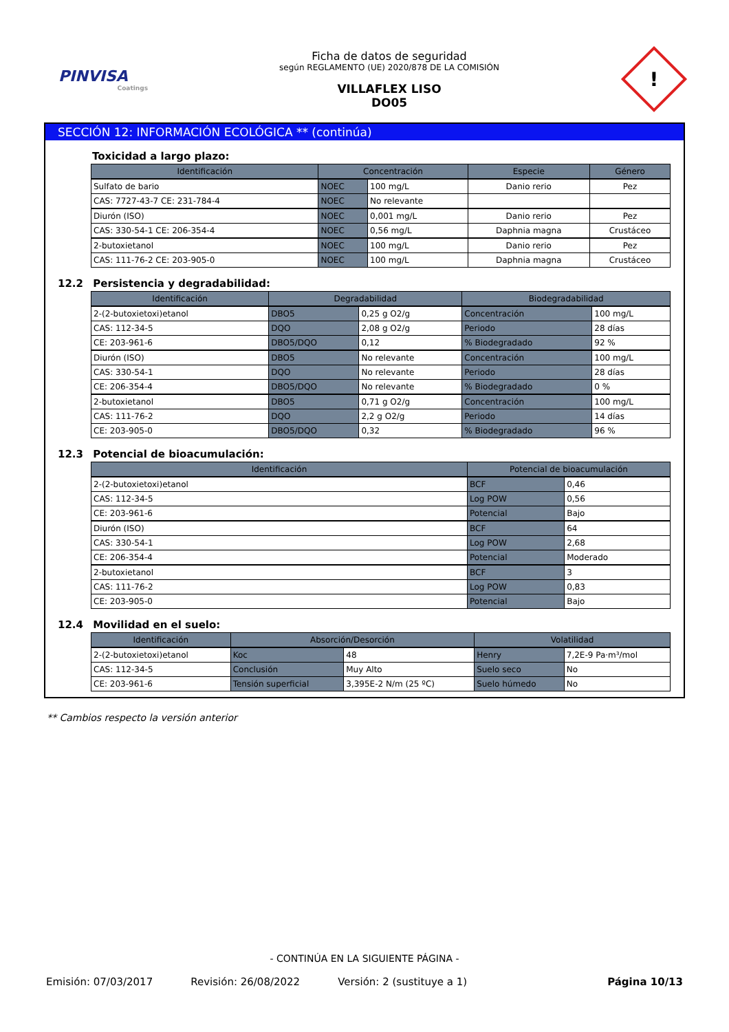PINVISA
Coatings
Ficha de datos de seguridad
según REGLAMENTO (UE) 2020/878 DE LA COMISIÓN
VILLAFLEX LISO
DO05
!
SECCIÓN 12: INFORMACIÓN ECOLÓGICA ** (continúa)
Toxicidad a largo plazo:
| Identificación | Concentración | | Especie | Género |
| --- | --- | --- | --- | --- |
| Sulfato de bario | NOEC | 100 mg/L | Danio rerio | Pez |
| CAS: 7727-43-7 CE: 231-784-4 | NOEC | No relevante | | |
| Diurón (ISO) | NOEC | 0,001 mg/L | Danio rerio | Pez |
| CAS: 330-54-1 CE: 206-354-4 | NOEC | 0,56 mg/L | Daphnia magna | Crustáceo |
| 2-butoxietanol | NOEC | 100 mg/L | Danio rerio | Pez |
| CAS: 111-76-2 CE: 203-905-0 | NOEC | 100 mg/L | Daphnia magna | Crustáceo |
12.2 Persistencia y degradabilidad:
| Identificación | Degradabilidad | | Biodegradabilidad | |
| --- | --- | --- | --- | --- |
| 2-(2-butoxietoxi)etanol | DBO5 | 0,25 g O2/g | Concentración | 100 mg/L |
| CAS: 112-34-5 | DQO | 2,08 g O2/g | Periodo | 28 días |
| CE: 203-961-6 | DBO5/DQO | 0,12 | % Biodegradado | 92 % |
| Diurón (ISO) | DBO5 | No relevante | Concentración | 100 mg/L |
| CAS: 330-54-1 | DQO | No relevante | Periodo | 28 días |
| CE: 206-354-4 | DBO5/DQO | No relevante | % Biodegradado | 0 % |
| 2-butoxietanol | DBO5 | 0,71 g O2/g | Concentración | 100 mg/L |
| CAS: 111-76-2 | DQO | 2,2 g O2/g | Periodo | 14 días |
| CE: 203-905-0 | DBO5/DQO | 0,32 | % Biodegradado | 96 % |
12.3 Potencial de bioacumulación:
| Identificación | Potencial de bioacumulación | |
| --- | --- | --- |
| 2-(2-butoxietoxi)etanol | BCF | 0,46 |
| CAS: 112-34-5 | Log POW | 0,56 |
| CE: 203-961-6 | Potencial | Bajo |
| Diurón (ISO) | BCF | 64 |
| CAS: 330-54-1 | Log POW | 2,68 |
| CE: 206-354-4 | Potencial | Moderado |
| 2-butoxietanol | BCF | 3 |
| CAS: 111-76-2 | Log POW | 0,83 |
| CE: 203-905-0 | Potencial | Bajo |
12.4 Movilidad en el suelo:
| Identificación | Absorción/Desorción | | Volatilidad | |
| --- | --- | --- | --- | --- |
| 2-(2-butoxietoxi)etanol | Koc | 48 | Henry | 7,2E-9 Pa·m³/mol |
| CAS: 112-34-5 | Conclusión | Muy Alto | Suelo seco | No |
| CE: 203-961-6 | Tensión superficial | 3,395E-2 N/m (25 ºC) | Suelo húmedo | No |
** Cambios respecto la versión anterior
- CONTINÚA EN LA SIGUIENTE PÁGINA -
Emisión: 07/03/2017 Revisión: 26/08/2022 Versión: 2 (sustituye a 1) Página 10/13